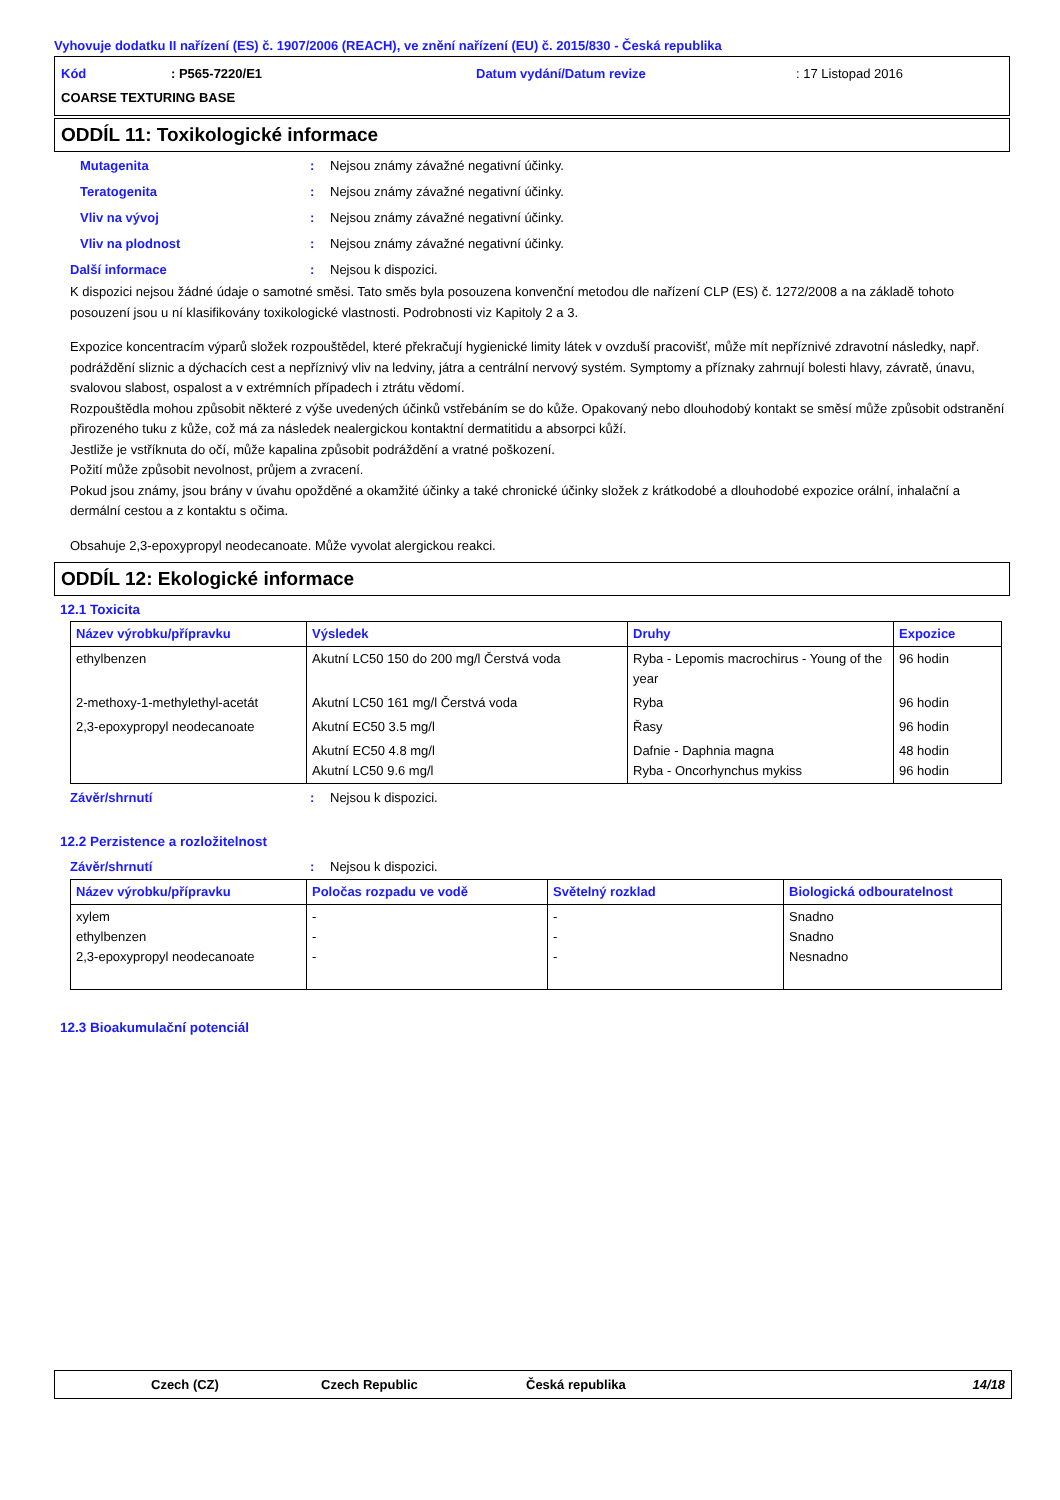Vyhovuje dodatku II nařízení (ES) č. 1907/2006 (REACH), ve znění nařízení (EU) č. 2015/830 - Česká republika
Kód: P565-7220/E1 Datum vydání/Datum revize: 17 Listopad 2016
COARSE TEXTURING BASE
ODDÍL 11: Toxikologické informace
Mutagenita: Nejsou známy závažné negativní účinky.
Teratogenita: Nejsou známy závažné negativní účinky.
Vliv na vývoj: Nejsou známy závažné negativní účinky.
Vliv na plodnost: Nejsou známy závažné negativní účinky.
Další informace: Nejsou k dispozici.
K dispozici nejsou žádné údaje o samotné směsi. Tato směs byla posouzena konvenční metodou dle nařízení CLP (ES) č. 1272/2008 a na základě tohoto posouzení jsou u ní klasifikovány toxikologické vlastnosti. Podrobnosti viz Kapitoly 2 a 3.
Expozice koncentracím výparů složek rozpouštědel, které překračují hygienické limity látek v ovzduší pracovišť, může mít nepříznivé zdravotní následky, např. podráždění sliznic a dýchacích cest a nepříznivý vliv na ledviny, játra a centrální nervový systém. Symptomy a příznaky zahrnují bolesti hlavy, závratě, únavu, svalovou slabost, ospalost a v extrémních případech i ztrátu vědomí.
Rozpouštědla mohou způsobit některé z výše uvedených účinků vstřebáním se do kůže. Opakovaný nebo dlouhodobý kontakt se směsí může způsobit odstranění přirozeného tuku z kůže, což má za následek nealergickou kontaktní dermatitidu a absorpci kůží.
Jestliže je vstříknuta do očí, může kapalina způsobit podráždění a vratné poškození.
Požití může způsobit nevolnost, průjem a zvracení.
Pokud jsou známy, jsou brány v úvahu opožděné a okamžité účinky a také chronické účinky složek z krátkodobé a dlouhodobé expozice orální, inhalační a dermální cestou a z kontaktu s očima.
Obsahuje 2,3-epoxypropyl neodecanoate. Může vyvolat alergickou reakci.
ODDÍL 12: Ekologické informace
12.1 Toxicita
| Název výrobku/přípravku | Výsledek | Druhy | Expozice |
| --- | --- | --- | --- |
| ethylbenzen | Akutní LC50 150 do 200 mg/l Čerstvá voda | Ryba - Lepomis macrochirus - Young of the year | 96 hodin |
| 2-methoxy-1-methylethyl-acetát | Akutní LC50 161 mg/l Čerstvá voda | Ryba | 96 hodin |
| 2,3-epoxypropyl neodecanoate | Akutní EC50 3.5 mg/l | Řasy | 96 hodin |
| | Akutní EC50 4.8 mg/l Akutní LC50 9.6 mg/l | Dafnie - Daphnia magna Ryba - Oncorhynchus mykiss | 48 hodin 96 hodin |
Závěr/shrnutí: Nejsou k dispozici.
12.2 Perzistence a rozložitelnost
Závěr/shrnutí: Nejsou k dispozici.
| Název výrobku/přípravku | Poločas rozpadu ve vodě | Světelný rozklad | Biologická odbouratelnost |
| --- | --- | --- | --- |
| xylem ethylbenzen 2,3-epoxypropyl neodecanoate | - - - | - - - | Snadno Snadno Nesnadno |
12.3 Bioakumulační potenciál
Czech (CZ) Czech Republic Česká republika 14/18